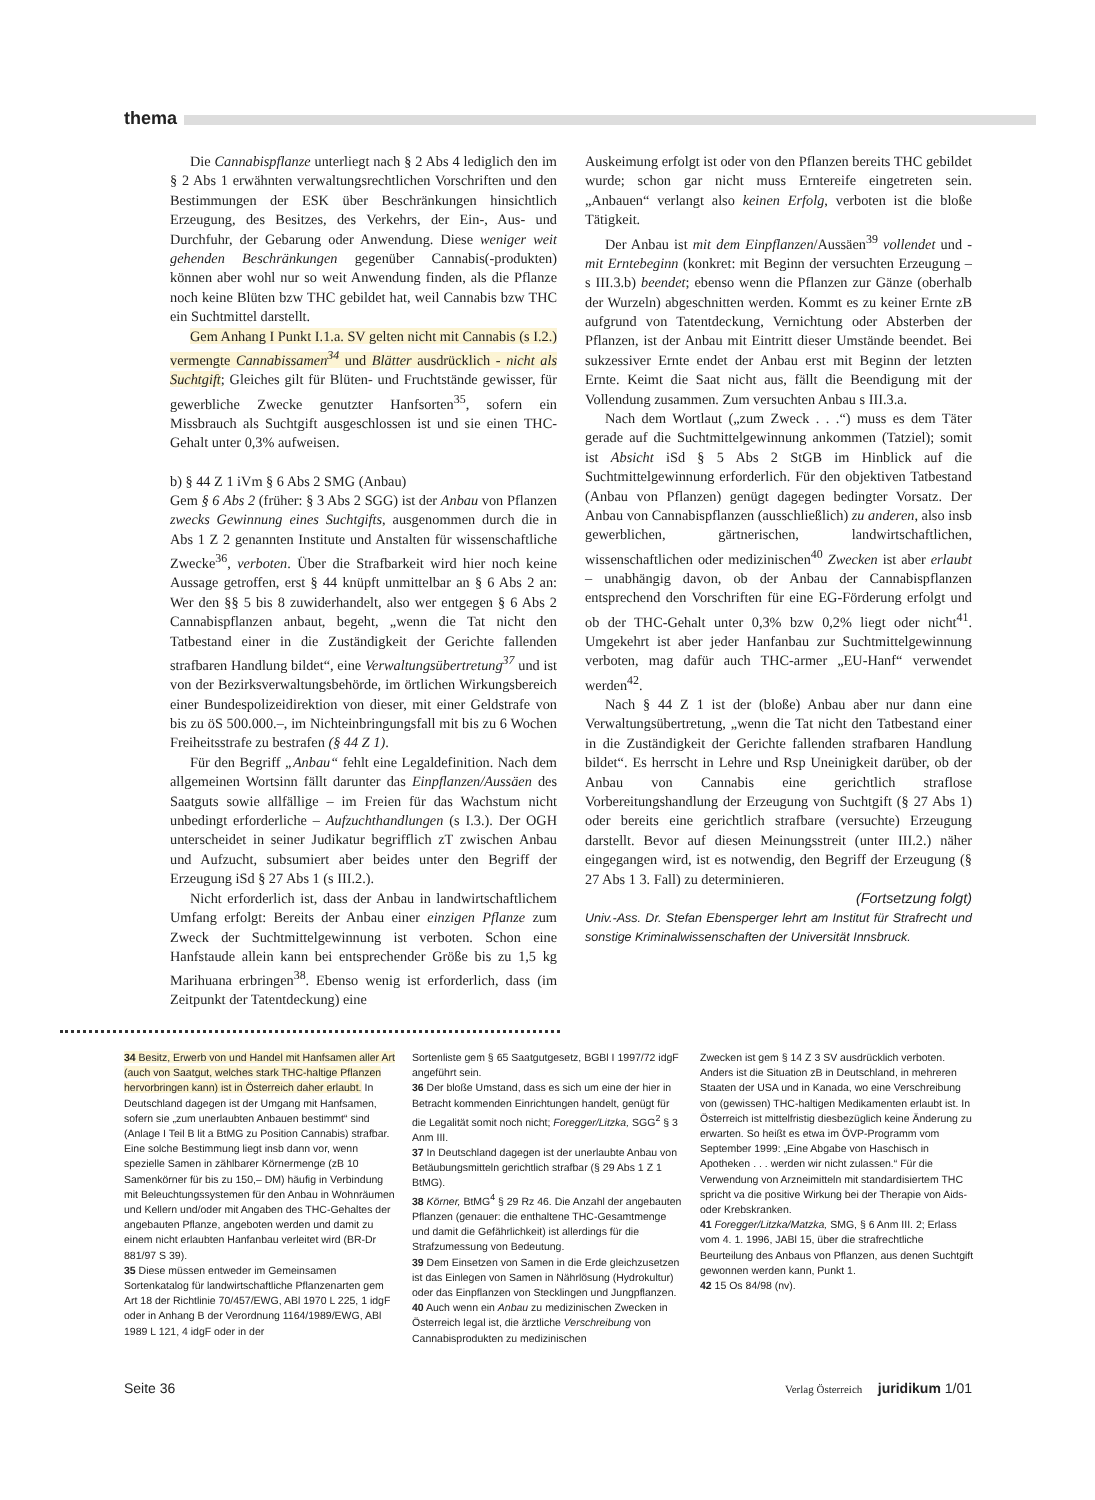thema
Die Cannabispflanze unterliegt nach § 2 Abs 4 lediglich den im § 2 Abs 1 erwähnten verwaltungsrechtlichen Vorschriften und den Bestimmungen der ESK über Beschränkungen hinsichtlich Erzeugung, des Besitzes, des Verkehrs, der Ein-, Aus- und Durchfuhr, der Gebarung oder Anwendung. Diese weniger weit gehenden Beschränkungen gegenüber Cannabis(-produkten) können aber wohl nur so weit Anwendung finden, als die Pflanze noch keine Blüten bzw THC gebildet hat, weil Cannabis bzw THC ein Suchtmittel darstellt.
Gem Anhang I Punkt I.1.a. SV gelten nicht mit Cannabis (s I.2.) vermengte Cannabissamen<sup>34</sup> und Blätter ausdrücklich - nicht als Suchtgift; Gleiches gilt für Blüten- und Fruchtstände gewisser, für gewerbliche Zwecke genutzter Hanfsorten<sup>35</sup>, sofern ein Missbrauch als Suchtgift ausgeschlossen ist und sie einen THC-Gehalt unter 0,3% aufweisen.
b) § 44 Z 1 iVm § 6 Abs 2 SMG (Anbau)
Gem § 6 Abs 2 (früher: § 3 Abs 2 SGG) ist der Anbau von Pflanzen zwecks Gewinnung eines Suchtgifts, ausgenommen durch die in Abs 1 Z 2 genannten Institute und Anstalten für wissenschaftliche Zwecke<sup>36</sup>, verboten. Über die Strafbarkeit wird hier noch keine Aussage getroffen, erst § 44 knüpft unmittelbar an § 6 Abs 2 an: Wer den §§ 5 bis 8 zuwiderhandelt, also wer entgegen § 6 Abs 2 Cannabispflanzen anbaut, begeht, „wenn die Tat nicht den Tatbestand einer in die Zuständigkeit der Gerichte fallenden strafbaren Handlung bildet“, eine Verwaltungsübertretung<sup>37</sup> und ist von der Bezirksverwaltungsbehörde, im örtlichen Wirkungsbereich einer Bundespolizeidirektion von dieser, mit einer Geldstrafe von bis zu öS 500.000.–, im Nichteinbringungsfall mit bis zu 6 Wochen Freiheitsstrafe zu bestrafen (§ 44 Z 1).
Für den Begriff „Anbau“ fehlt eine Legaldefinition. Nach dem allgemeinen Wortsinn fällt darunter das Einpflanzen/Aussäen des Saatguts sowie allfällige – im Freien für das Wachstum nicht unbedingt erforderliche – Aufzuchthandlungen (s I.3.). Der OGH unterscheidet in seiner Judikatur begrifflich zT zwischen Anbau und Aufzucht, subsumiert aber beides unter den Begriff der Erzeugung iSd § 27 Abs 1 (s III.2.).
Nicht erforderlich ist, dass der Anbau in landwirtschaftlichem Umfang erfolgt: Bereits der Anbau einer einzigen Pflanze zum Zweck der Suchtmittelgewinnung ist verboten. Schon eine Hanfstaude allein kann bei entsprechender Größe bis zu 1,5 kg Marihuana erbringen<sup>38</sup>. Ebenso wenig ist erforderlich, dass (im Zeitpunkt der Tatentdeckung) eine
Auskeimung erfolgt ist oder von den Pflanzen bereits THC gebildet wurde; schon gar nicht muss Erntereife eingetreten sein. „Anbauen“ verlangt also keinen Erfolg, verboten ist die bloße Tätigkeit.
Der Anbau ist mit dem Einpflanzen/Aussäen<sup>39</sup> vollendet und - mit Erntebeginn (konkret: mit Beginn der versuchten Erzeugung – s III.3.b) beendet; ebenso wenn die Pflanzen zur Gänze (oberhalb der Wurzeln) abgeschnitten werden. Kommt es zu keiner Ernte zB aufgrund von Tatentdeckung, Vernichtung oder Absterben der Pflanzen, ist der Anbau mit Eintritt dieser Umstände beendet. Bei sukzessiver Ernte endet der Anbau erst mit Beginn der letzten Ernte. Keimt die Saat nicht aus, fällt die Beendigung mit der Vollendung zusammen. Zum versuchten Anbau s III.3.a.
Nach dem Wortlaut („zum Zweck . . .“) muss es dem Täter gerade auf die Suchtmittelgewinnung ankommen (Tatziel); somit ist Absicht iSd § 5 Abs 2 StGB im Hinblick auf die Suchtmittelgewinnung erforderlich. Für den objektiven Tatbestand (Anbau von Pflanzen) genügt dagegen bedingter Vorsatz. Der Anbau von Cannabispflanzen (ausschließlich) zu anderen, also insb gewerblichen, gärtnerischen, landwirtschaftlichen, wissenschaftlichen oder medizinischen<sup>40</sup> Zwecken ist aber erlaubt – unabhängig davon, ob der Anbau der Cannabispflanzen entsprechend den Vorschriften für eine EG-Förderung erfolgt und ob der THC-Gehalt unter 0,3% bzw 0,2% liegt oder nicht<sup>41</sup>. Umgekehrt ist aber jeder Hanfanbau zur Suchtmittelgewinnung verboten, mag dafür auch THC-armer „EU-Hanf“ verwendet werden<sup>42</sup>.
Nach § 44 Z 1 ist der (bloße) Anbau aber nur dann eine Verwaltungsübertretung, „wenn die Tat nicht den Tatbestand einer in die Zuständigkeit der Gerichte fallenden strafbaren Handlung bildet“. Es herrscht in Lehre und Rsp Uneinigkeit darüber, ob der Anbau von Cannabis eine gerichtlich straflose Vorbereitungshandlung der Erzeugung von Suchtgift (§ 27 Abs 1) oder bereits eine gerichtlich strafbare (versuchte) Erzeugung darstellt. Bevor auf diesen Meinungsstreit (unter III.2.) näher eingegangen wird, ist es notwendig, den Begriff der Erzeugung (§ 27 Abs 1 3. Fall) zu determinieren.
(Fortsetzung folgt)
Univ.-Ass. Dr. Stefan Ebensperger lehrt am Institut für Strafrecht und sonstige Kriminalwissenschaften der Universität Innsbruck.
34 Besitz, Erwerb von und Handel mit Hanfsamen aller Art (auch von Saatgut, welches stark THC-haltige Pflanzen hervorbringen kann) ist in Österreich daher erlaubt. In Deutschland dagegen ist der Umgang mit Hanfsamen, sofern sie „zum unerlaubten Anbauen bestimmt“ sind (Anlage I Teil B lit a BtMG zu Position Cannabis) strafbar. Eine solche Bestimmung liegt insb dann vor, wenn spezielle Samen in zählbarer Körnermenge (zB 10 Samenkörner für bis zu 150,– DM) häufig in Verbindung mit Beleuchtungssystemen für den Anbau in Wohnräumen und Kellern und/oder mit Angaben des THC-Gehaltes der angebauten Pflanze, angeboten werden und damit zu einem nicht erlaubten Hanfanbau verleitet wird (BR-Dr 881/97 S 39).
35 Diese müssen entweder im Gemeinsamen Sortenkatalog für landwirtschaftliche Pflanzenarten gem Art 18 der Richtlinie 70/457/EWG, ABl 1970 L 225, 1 idgF oder in Anhang B der Verordnung 1164/1989/EWG, ABl 1989 L 121, 4 idgF oder in der
Sortenliste gem § 65 Saatgutgesetz, BGBl I 1997/72 idgF angeführt sein.
36 Der bloße Umstand, dass es sich um eine der hier in Betracht kommenden Einrichtungen handelt, genügt für die Legalität somit noch nicht; Foregger/Litzka, SGG<sup>2</sup> § 3 Anm III.
37 In Deutschland dagegen ist der unerlaubte Anbau von Betäubungsmitteln gerichtlich strafbar (§ 29 Abs 1 Z 1 BtMG).
38 Körner, BtMG<sup>4</sup> § 29 Rz 46. Die Anzahl der angebauten Pflanzen (genauer: die enthaltene THC-Gesamtmenge und damit die Gefährlichkeit) ist allerdings für die Strafzumessung von Bedeutung.
39 Dem Einsetzen von Samen in die Erde gleichzusetzen ist das Einlegen von Samen in Nährlösung (Hydrokultur) oder das Einpflanzen von Stecklingen und Jungpflanzen.
40 Auch wenn ein Anbau zu medizinischen Zwecken in Österreich legal ist, die ärztliche Verschreibung von Cannabisprodukten zu medizinischen
Zwecken ist gem § 14 Z 3 SV ausdrücklich verboten. Anders ist die Situation zB in Deutschland, in mehreren Staaten der USA und in Kanada, wo eine Verschreibung von (gewissen) THC-haltigen Medikamenten erlaubt ist. In Österreich ist mittelfristig diesbezüglich keine Änderung zu erwarten. So heißt es etwa im ÖVP-Programm vom September 1999: „Eine Abgabe von Haschisch in Apotheken . . . werden wir nicht zulassen.“ Für die Verwendung von Arzneimitteln mit standardisiertem THC spricht va die positive Wirkung bei der Therapie von Aids- oder Krebskranken.
41 Foregger/Litzka/Matzka, SMG, § 6 Anm III. 2; Erlass vom 4. 1. 1996, JABl 15, über die strafrechtliche Beurteilung des Anbaus von Pflanzen, aus denen Suchtgift gewonnen werden kann, Punkt 1.
42 15 Os 84/98 (nv).
Seite 36 Verlag Österreich juridikum 1/01